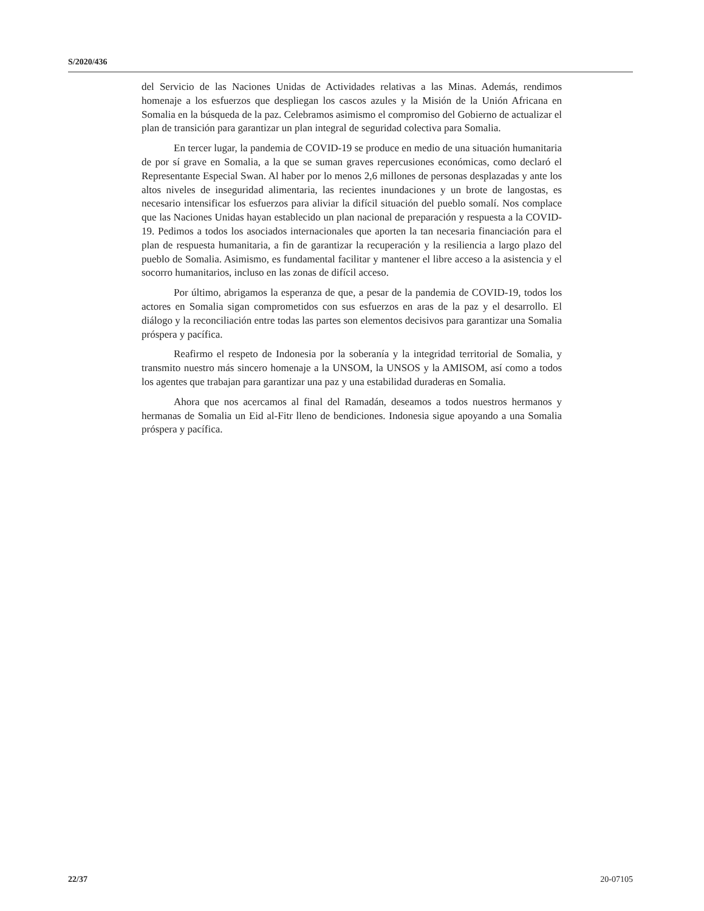S/2020/436
del Servicio de las Naciones Unidas de Actividades relativas a las Minas. Además, rendimos homenaje a los esfuerzos que despliegan los cascos azules y la Misión de la Unión Africana en Somalia en la búsqueda de la paz. Celebramos asimismo el compromiso del Gobierno de actualizar el plan de transición para garantizar un plan integral de seguridad colectiva para Somalia.
En tercer lugar, la pandemia de COVID-19 se produce en medio de una situación humanitaria de por sí grave en Somalia, a la que se suman graves repercusiones económicas, como declaró el Representante Especial Swan. Al haber por lo menos 2,6 millones de personas desplazadas y ante los altos niveles de inseguridad alimentaria, las recientes inundaciones y un brote de langostas, es necesario intensificar los esfuerzos para aliviar la difícil situación del pueblo somalí. Nos complace que las Naciones Unidas hayan establecido un plan nacional de preparación y respuesta a la COVID-19. Pedimos a todos los asociados internacionales que aporten la tan necesaria financiación para el plan de respuesta humanitaria, a fin de garantizar la recuperación y la resiliencia a largo plazo del pueblo de Somalia. Asimismo, es fundamental facilitar y mantener el libre acceso a la asistencia y el socorro humanitarios, incluso en las zonas de difícil acceso.
Por último, abrigamos la esperanza de que, a pesar de la pandemia de COVID-19, todos los actores en Somalia sigan comprometidos con sus esfuerzos en aras de la paz y el desarrollo. El diálogo y la reconciliación entre todas las partes son elementos decisivos para garantizar una Somalia próspera y pacífica.
Reafirmo el respeto de Indonesia por la soberanía y la integridad territorial de Somalia, y transmito nuestro más sincero homenaje a la UNSOM, la UNSOS y la AMISOM, así como a todos los agentes que trabajan para garantizar una paz y una estabilidad duraderas en Somalia.
Ahora que nos acercamos al final del Ramadán, deseamos a todos nuestros hermanos y hermanas de Somalia un Eid al-Fitr lleno de bendiciones. Indonesia sigue apoyando a una Somalia próspera y pacífica.
22/37 20-07105